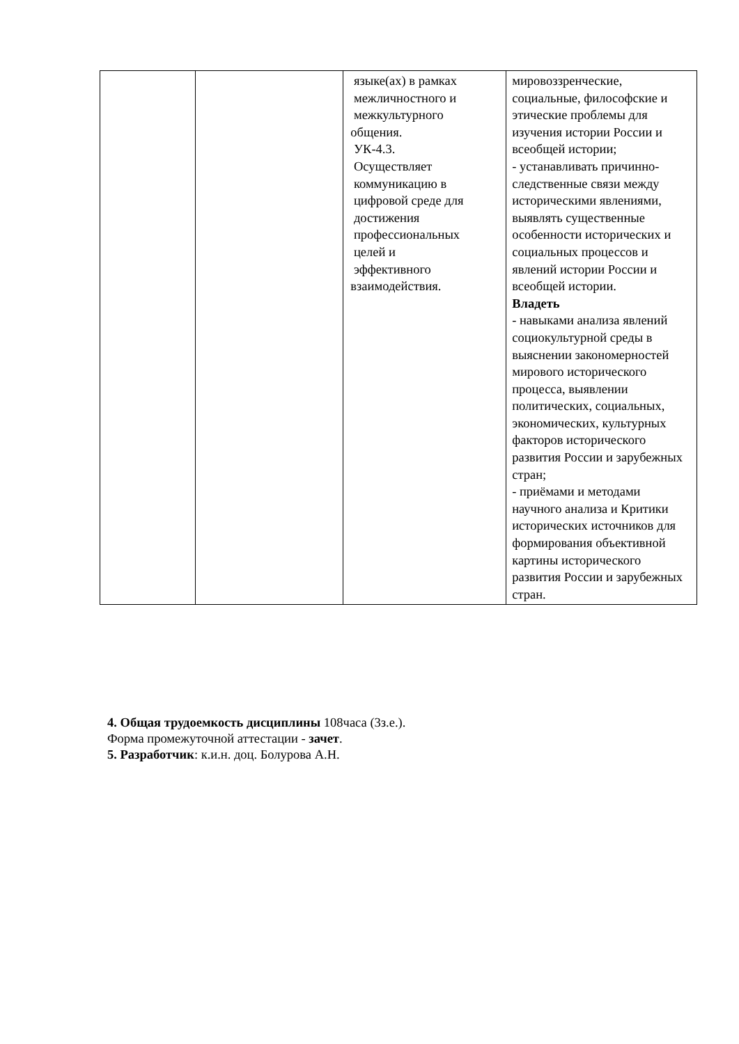| | | языке(ах) в рамках межличностного и межкультурного общения. УК-4.3. Осуществляет коммуникацию в цифровой среде для достижения профессиональных целей и эффективного взаимодействия. | мировоззренческие, социальные, философские и этические проблемы для изучения истории России и всеобщей истории; - устанавливать причинно-следственные связи между историческими явлениями, выявлять существенные особенности исторических и социальных процессов и явлений истории России и всеобщей истории. Владеть - навыками анализа явлений социокультурной среды в выяснении закономерностей мирового исторического процесса, выявлении политических, социальных, экономических, культурных факторов исторического развития России и зарубежных стран; - приёмами и методами научного анализа и Критики исторических источников для формирования объективной картины исторического развития России и зарубежных стран. |
4. Общая трудоемкость дисциплины 108часа (3з.е.).
Форма промежуточной аттестации - зачет.
5. Разработчик: к.и.н. доц. Болурова А.Н.